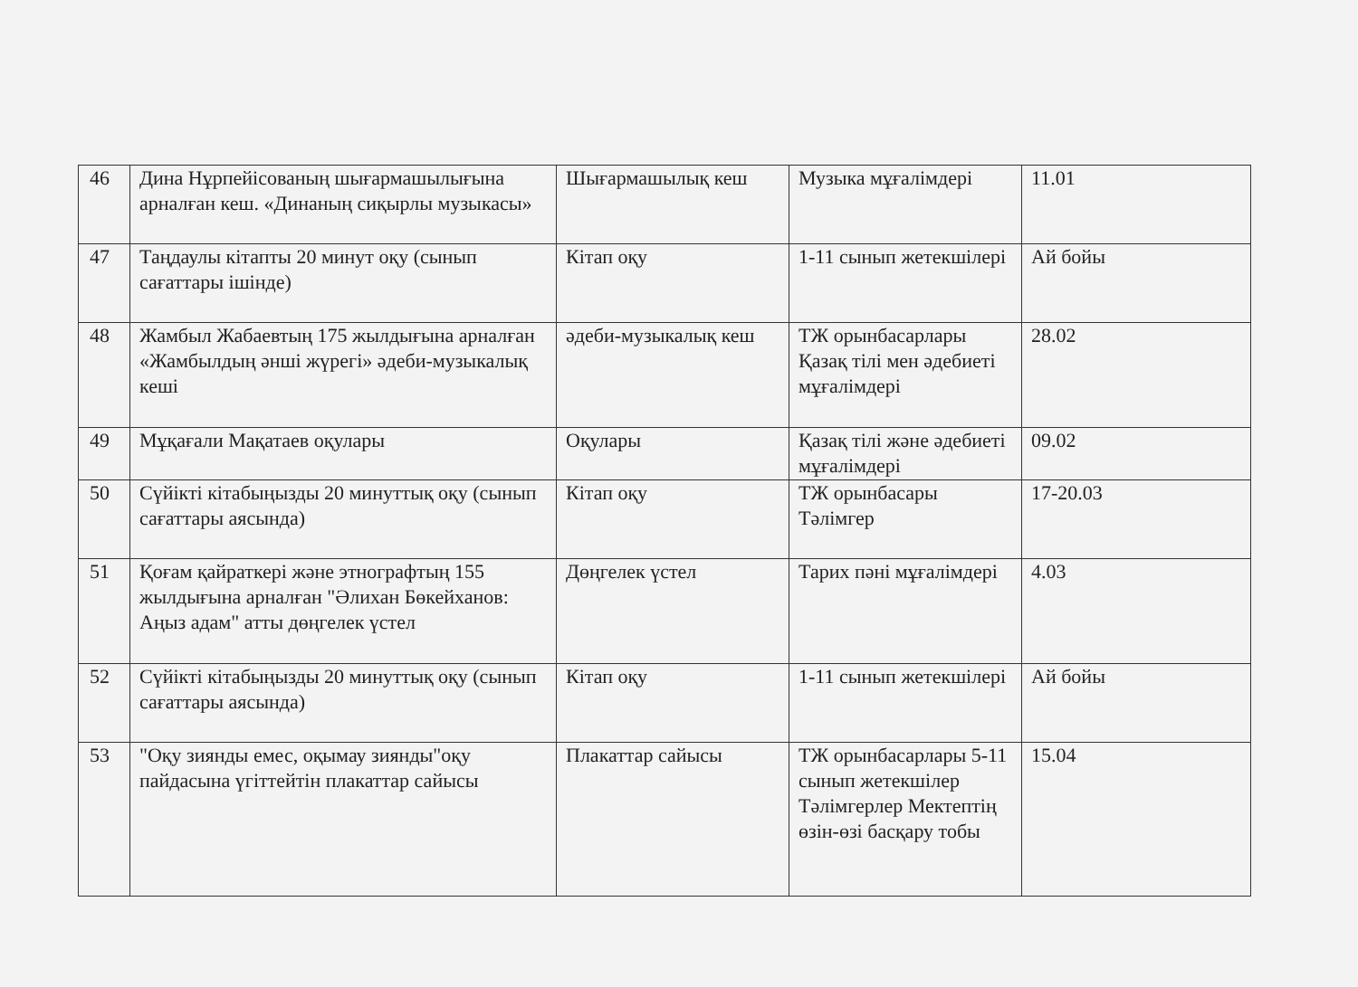| 46 | Дина Нұрпейісованың шығармашылығына арналған кеш. «Дина­ның сиқырлы музыкасы» | Шығармашылық кеш | Музыка мұғалімдері | 11.01 |
| 47 | Таңдаулы кітапты 20 минут оқу (сынып сағаттары ішінде) | Кітап оқу | 1-11 сынып жетекшілері | Ай бойы |
| 48 | Жамбыл Жабаевтың 175 жылдығына арналған «Жамбылдың әнші жүрегі» әдеби-музыкалық кеші | әдеби-музыкалық кеш | ТЖ орынбасарлары Қазақ тілі мен әдебиеті мұғалімдері | 28.02 |
| 49 | Мұқағали Мақатаев оқулары | Оқулары | Қазақ тілі және әдебиеті мұғалімдері | 09.02 |
| 50 | Сүйікті кітабыңызды 20 минуттық оқу (сынып сағаттары аясында) | Кітап оқу | ТЖ орынбасары Тәлімгер | 17-20.03 |
| 51 | Қоғам қайраткері және этнографтың 155 жылдығына арналған "Әлихан Бөкейханов: Аңыз адам" атты дөңгелек үстел | Дөңгелек үстел | Тарих пәні мұғалімдері | 4.03 |
| 52 | Сүйікті кітабыңызды 20 минуттық оқу (сынып сағаттары аясында) | Кітап оқу | 1-11 сынып жетекшілері | Ай бойы |
| 53 | "Оқу зиянды емес, оқымау зиянды"оқу пайдасына үгіттейтін плакаттар сайысы | Плакаттар сайысы | ТЖ орынбасарлары 5-11 сынып жетекшілер Тәлімгерлер Мектептің өзін-өзі басқару тобы | 15.04 |